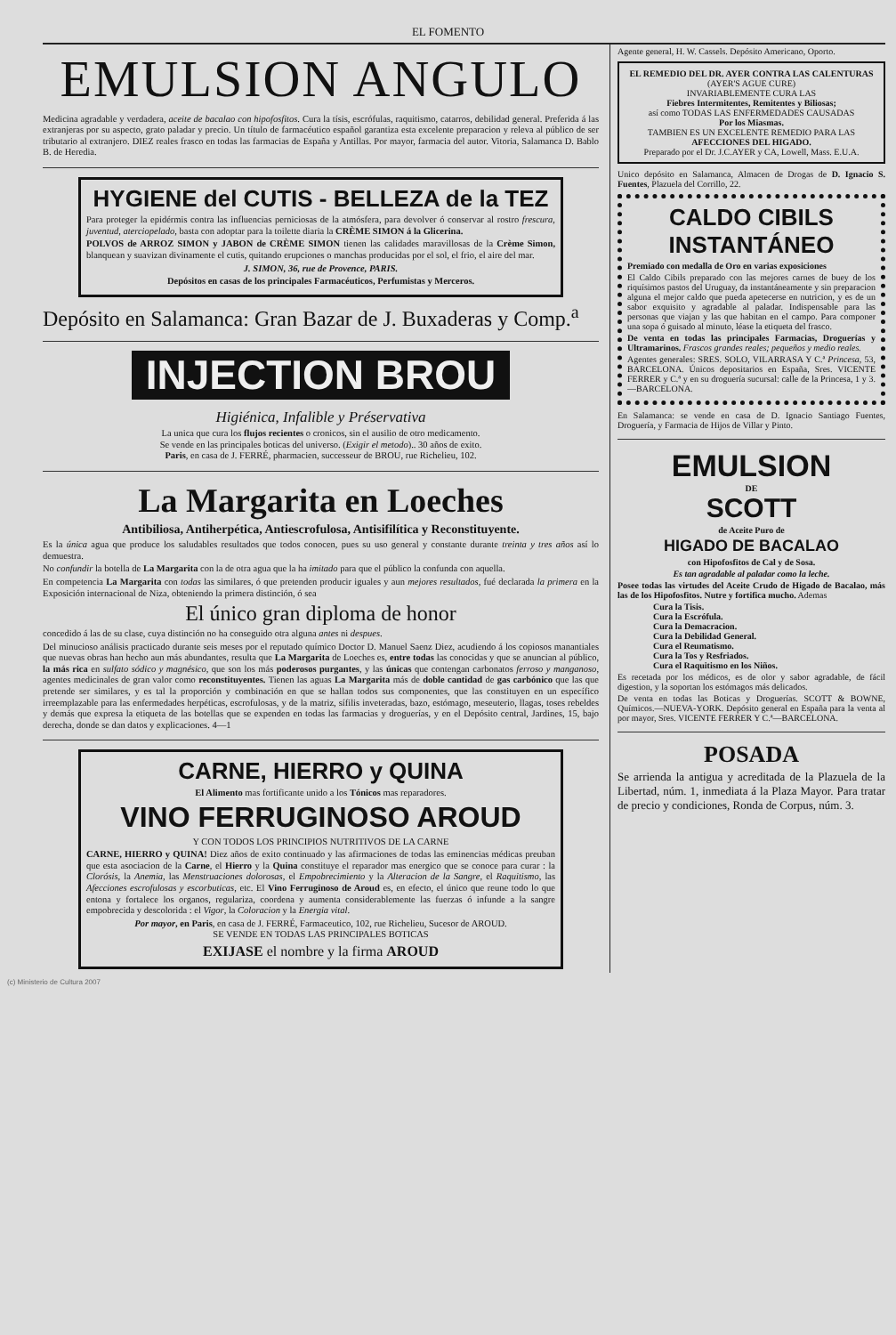EL FOMENTO
EMULSION ANGULO
Medicina agradable y verdadera, aceite de bacalao con hipofosfitos. Cura la tísis, escrófulas, raquitismo, catarros, debilidad general. Preferida á las extranjeras por su aspecto, grato paladar y precio. Un título de farmacéutico español garantiza esta excelente preparacion y releva al público de ser tributario al extranjero. DIEZ reales frasco en todas las farmacias de España y Antillas. Por mayor, farmacia del autor. Vitoria, Salamanca D. Bablo B. de Heredia.
HYGIENE del CUTIS - BELLEZA de la TEZ
Para proteger la epidérmis contra las influencias perniciosas de la atmósfera, para devolver ó conservar al rostro frescura, juventud, aterciopelado, basta con adoptar para la toilette diaria la CRÈME SIMON á la Glicerina.
POLVOS de ARROZ SIMON y JABON de CRÈME SIMON tienen las calidades maravillosas de la Crème Simon, blanquean y suavizan divinamente el cutis, quitando erupciones o manchas producidas por el sol, el frio, el aire del mar.
J. SIMON, 36, rue de Provence, PARIS.
Depósitos en casas de los principales Farmacéuticos, Perfumistas y Merceros.
Depósito en Salamanca: Gran Bazar de J. Buxaderas y Comp.<sup>a</sup>
INJECTION BROU
Higiénica, Infalible y Préservativa
La unica que cura los flujos recientes o cronicos, sin el ausilio de otro medicamento.
Se vende en las principales boticas del universo. (Exigir el metodo).. 30 años de exito.
Paris, en casa de J. FERRÉ, pharmacien, successeur de BROU, rue Richelieu, 102.
La Margarita en Loeches
Antibiliosa, Antiherpética, Antiescrofulosa, Antisifilítica y Reconstituyente.
Es la única agua que produce los saludables resultados que todos conocen, pues su uso general y constante durante treinta y tres años así lo demuestra.
No confundir la botella de La Margarita con la de otra agua que la ha imitado para que el público la confunda con aquella.
En competencia La Margarita con todas las similares, ó que pretenden producir iguales y aun mejores resultados, fué declarada la primera en la Exposición internacional de Niza, obteniendo la primera distinción, ó sea
El único gran diploma de honor
concedido á las de su clase, cuya distinción no ha conseguido otra alguna antes ni despues.
Del minucioso análisis practicado durante seis meses por el reputado químico Doctor D. Manuel Saenz Diez, acudiendo á los copiosos manantiales que nuevas obras han hecho aun más abundantes, resulta que La Margarita de Loeches es, entre todas las conocidas y que se anuncian al público, la más rica en sulfato sódico y magnésico, que son los más poderosos purgantes, y las únicas que contengan carbonatos ferroso y manganoso, agentes medicinales de gran valor como reconstituyentes. Tienen las aguas La Margarita más de doble cantidad de gas carbónico que las que pretende ser similares, y es tal la proporción y combinación en que se hallan todos sus componentes, que las constituyen en un específico irreemplazable para las enfermedades herpéticas, escrofulosas, y de la matriz, sífilis inveteradas, bazo, estómago, meseuterio, llagas, toses rebeldes y demás que expresa la etiqueta de las botellas que se expenden en todas las farmacias y droguerías, y en el Depósito central, Jardines, 15, bajo derecha, donde se dan datos y explicaciones. 4—1
CARNE, HIERRO y QUINA
El Alimento mas fortificante unido a los Tónicos mas reparadores.
VINO FERRUGINOSO AROUD
Y CON TODOS LOS PRINCIPIOS NUTRITIVOS DE LA CARNE
CARNE, HIERRO y QUINA! Diez años de exito continuado y las afirmaciones de todas las eminencias médicas preuban que esta asociacion de la Carne, el Hierro y la Quina constituye el reparador mas energico que se conoce para curar : la Clorósis, la Anemia, las Menstruaciones dolorosas, el Empobrecimiento y la Alteracion de la Sangre, el Raquitismo, las Afecciones escrofulosas y escorbuticas, etc. El Vino Ferruginoso de Aroud es, en efecto, el único que reune todo lo que entona y fortalece los organos, regulariza, coordena y aumenta considerablemente las fuerzas ó infunde a la sangre empobrecida y descolorida : el Vigor, la Coloracion y la Energia vital.
Por mayor, en Paris, en casa de J. FERRÉ, Farmaceutico, 102, rue Richelieu, Sucesor de AROUD.
SE VENDE EN TODAS LAS PRINCIPALES BOTICAS
EXIJASE el nombre y la firma AROUD
Agente general, H. W. Cassels. Depósito Americano, Oporto.
EL REMEDIO DEL DR. AYER CONTRA LAS CALENTURAS
(AYER'S AGUE CURE)
INVARIABLEMENTE CURA LAS
Fiebres Intermitentes, Remitentes y Biliosas;
así como TODAS LAS ENFERMEDADES CAUSADAS
Por los Miasmas.
TAMBIEN ES UN EXCELENTE REMEDIO PARA LAS
AFECCIONES DEL HIGADO.
Preparado por el Dr. J.C.AYER y CA, Lowell, Mass. E.U.A.
Unico depósito en Salamanca, Almacen de Drogas de D. Ignacio S. Fuentes, Plazuela del Corrillo, 22.
CALDO CIBILS INSTANTÁNEO
Premiado con medalla de Oro en varias exposiciones
El Caldo Cibils preparado con las mejores carnes de buey de los riquísimos pastos del Uruguay, da instantáneamente y sin preparacion alguna el mejor caldo que pueda apetecerse en nutricion, y es de un sabor exquisito y agradable al paladar. Indispensable para las personas que viajan y las que habitan en el campo. Para componer una sopa ó guisado al minuto, léase la etiqueta del frasco.
De venta en todas las principales Farmacias, Droguerías y Ultramarinos. Frascos grandes reales; pequeños y medio reales.
Agentes generales: SRES. SOLO, VILARRASA Y C.ª Princesa, 53, BARCELONA. Únicos depositarios en España, Sres. VICENTE FERRER y C.ª y en su droguería sucursal: calle de la Princesa, 1 y 3.—BARCELONA.
En Salamanca: se vende en casa de D. Ignacio Santiago Fuentes, Droguería, y Farmacia de Hijos de Villar y Pinto.
EMULSION
DE
SCOTT
de Aceite Puro de
HIGADO DE BACALAO
con Hipofosfitos de Cal y de Sosa.
Es tan agradable al paladar como la leche.
Posee todas las virtudes del Aceite Crudo de Higado de Bacalao, más las de los Hipofosfitos. Nutre y fortifica mucho. Ademas
Cura la Tisis.
Cura la Escrófula.
Cura la Demacracion.
Cura la Debilidad General.
Cura el Reumatismo.
Cura la Tos y Resfriados.
Cura el Raquitismo en los Niños.
Es recetada por los médicos, es de olor y sabor agradable, de fácil digestion, y la soportan los estómagos más delicados.
De venta en todas las Boticas y Droguerías. SCOTT & BOWNE, Químicos.—NUEVA-YORK. Depósito general en España para la venta al por mayor, Sres. VICENTE FERRER Y C.ª—BARCELONA.
POSADA
Se arrienda la antigua y acreditada de la Plazuela de la Libertad, núm. 1, inmediata á la Plaza Mayor. Para tratar de precio y condiciones, Ronda de Corpus, núm. 3.
(c) Ministerio de Cultura 2007